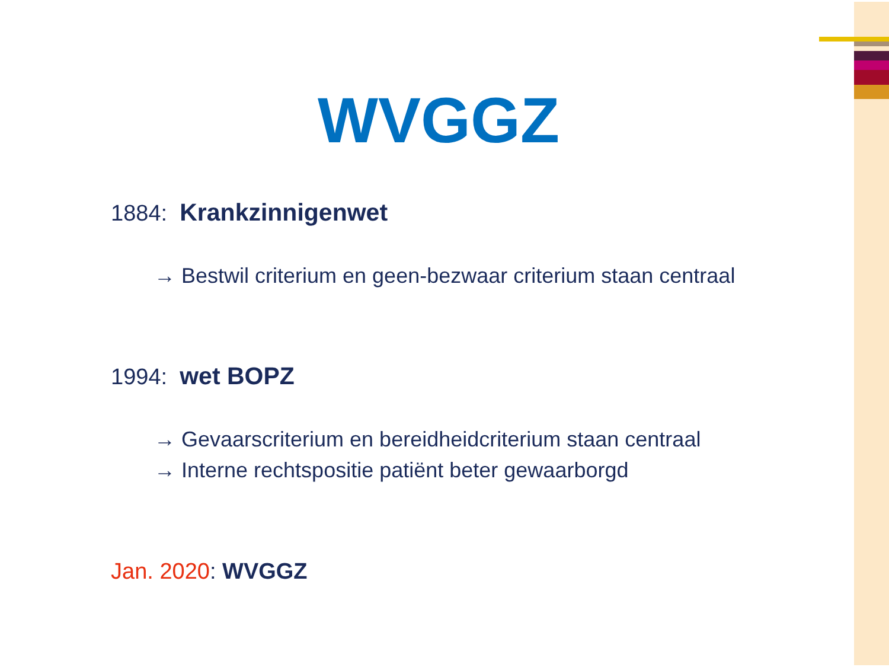WVGGZ
1884: Krankzinnigenwet
→ Bestwil criterium en geen-bezwaar criterium staan centraal
1994: wet BOPZ
→ Gevaarscriterium en bereidheidcriterium staan centraal
→ Interne rechtspositie patiënt beter gewaarborgd
Jan. 2020: WVGGZ